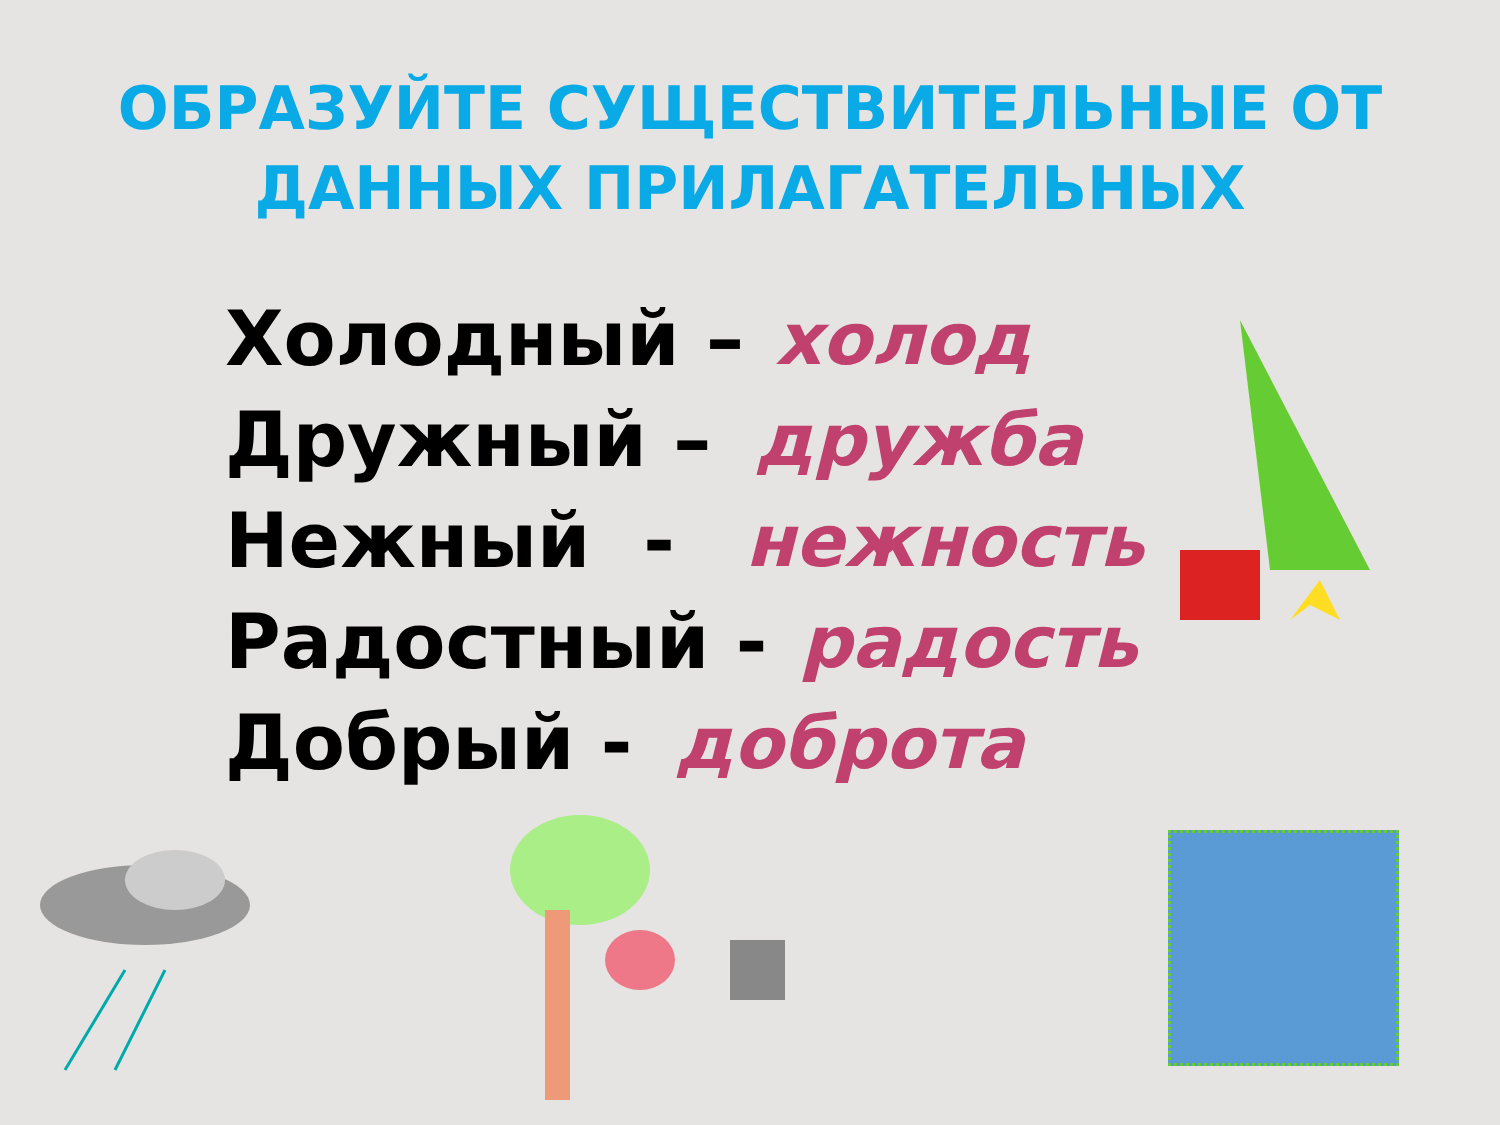ОБРАЗУЙТЕ СУЩЕСТВИТЕЛЬНЫЕ ОТ
ДАННЫХ ПРИЛАГАТЕЛЬНЫХ
Холодный – холод
Дружный – дружба
Нежный - нежность
Радостный - радость
Добрый - доброта